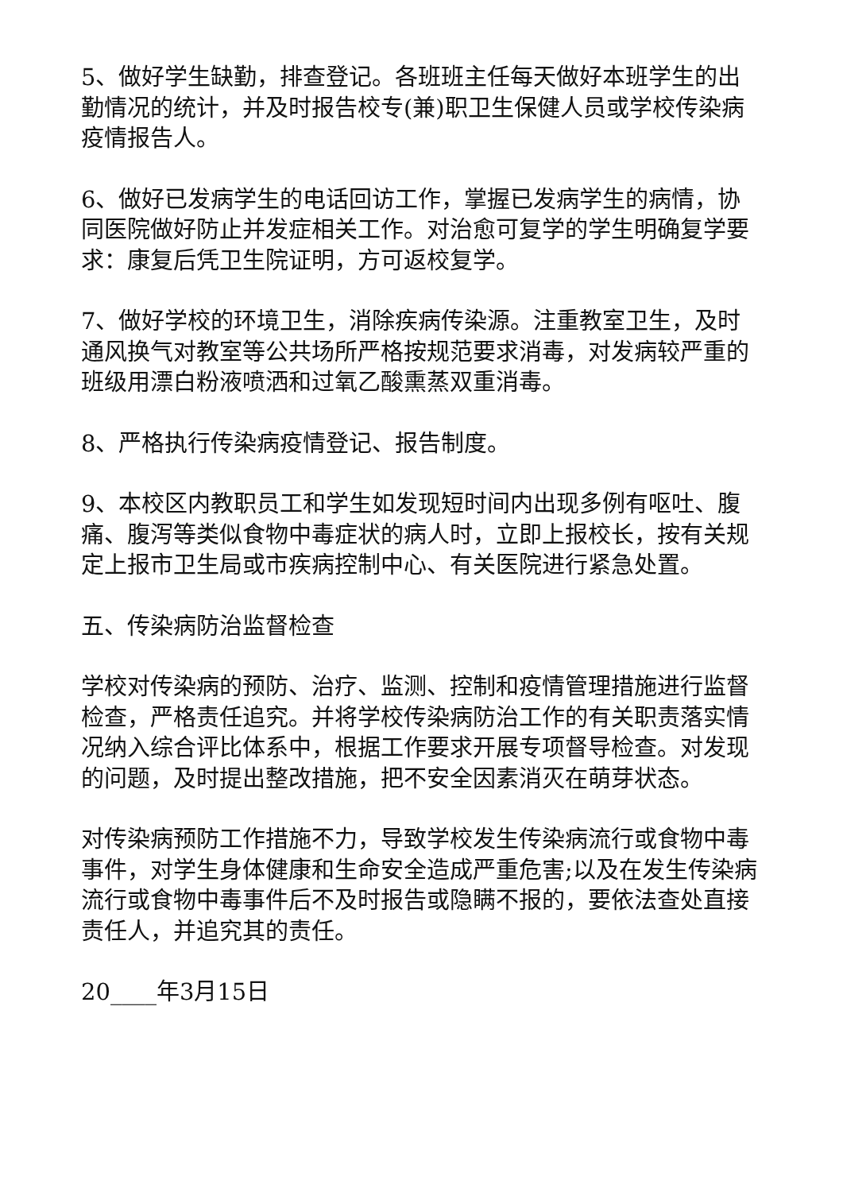5、做好学生缺勤，排查登记。各班班主任每天做好本班学生的出勤情况的统计，并及时报告校专(兼)职卫生保健人员或学校传染病疫情报告人。
6、做好已发病学生的电话回访工作，掌握已发病学生的病情，协同医院做好防止并发症相关工作。对治愈可复学的学生明确复学要求：康复后凭卫生院证明，方可返校复学。
7、做好学校的环境卫生，消除疾病传染源。注重教室卫生，及时通风换气对教室等公共场所严格按规范要求消毒，对发病较严重的班级用漂白粉液喷洒和过氧乙酸熏蒸双重消毒。
8、严格执行传染病疫情登记、报告制度。
9、本校区内教职员工和学生如发现短时间内出现多例有呕吐、腹痛、腹泻等类似食物中毒症状的病人时，立即上报校长，按有关规定上报市卫生局或市疾病控制中心、有关医院进行紧急处置。
五、传染病防治监督检查
学校对传染病的预防、治疗、监测、控制和疫情管理措施进行监督检查，严格责任追究。并将学校传染病防治工作的有关职责落实情况纳入综合评比体系中，根据工作要求开展专项督导检查。对发现的问题，及时提出整改措施，把不安全因素消灭在萌芽状态。
对传染病预防工作措施不力，导致学校发生传染病流行或食物中毒事件，对学生身体健康和生命安全造成严重危害;以及在发生传染病流行或食物中毒事件后不及时报告或隐瞒不报的，要依法查处直接责任人，并追究其的责任。
20____年3月15日